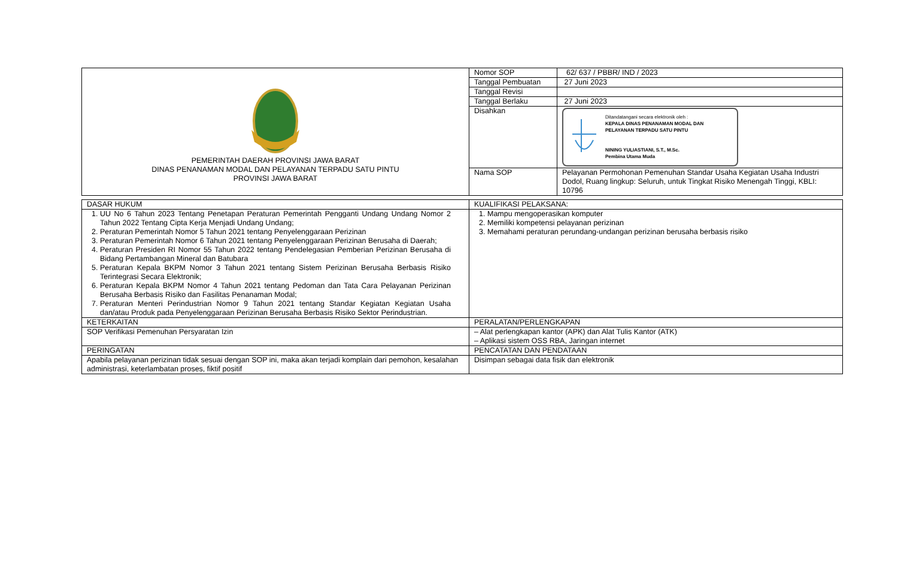| PEMERINTAH DAERAH PROVINSI JAWA BARAT DINAS PENANAMAN MODAL DAN PELAYANAN TERPADU SATU PINTU PROVINSI JAWA BARAT | Nomor SOP | 62/ 637 / PBBR/ IND / 2023 |
| | Tanggal Pembuatan | 27 Juni 2023 |
| | Tanggal Revisi | |
| | Tanggal Berlaku | 27 Juni 2023 |
| | Disahkan | Ditandatangani secara elektronik oleh : KEPALA DINAS PENANAMAN MODAL DAN PELAYANAN TERPADU SATU PINTU NINING YULIASTIANI, S.T., M.Sc. Pembina Utama Muda |
| | Nama SOP | Pelayanan Permohonan Pemenuhan Standar Usaha Kegiatan Usaha Industri Dodol, Ruang lingkup: Seluruh, untuk Tingkat Risiko Menengah Tinggi, KBLI: 10796 |
| DASAR HUKUM | KUALIFIKASI PELAKSANA: |
| 1. UU No 6 Tahun 2023 Tentang Penetapan Peraturan Pemerintah Pengganti Undang Undang Nomor 2 Tahun 2022 Tentang Cipta Kerja Menjadi Undang Undang; 2. Peraturan Pemerintah Nomor 5 Tahun 2021 tentang Penyelenggaraan Perizinan 3. Peraturan Pemerintah Nomor 6 Tahun 2021 tentang Penyelenggaraan Perizinan Berusaha di Daerah; 4. Peraturan Presiden RI Nomor 55 Tahun 2022 tentang Pendelegasian Pemberian Perizinan Berusaha di Bidang Pertambangan Mineral dan Batubara 5. Peraturan Kepala BKPM Nomor 3 Tahun 2021 tentang Sistem Perizinan Berusaha Berbasis Risiko Terintegrasi Secara Elektronik; 6. Peraturan Kepala BKPM Nomor 4 Tahun 2021 tentang Pedoman dan Tata Cara Pelayanan Perizinan Berusaha Berbasis Risiko dan Fasilitas Penanaman Modal; 7. Peraturan Menteri Perindustrian Nomor 9 Tahun 2021 tentang Standar Kegiatan Kegiatan Usaha dan/atau Produk pada Penyelenggaraan Perizinan Berusaha Berbasis Risiko Sektor Perindustrian. | 1. Mampu mengoperasikan komputer 2. Memiliki kompetensi pelayanan perizinan 3. Memahami peraturan perundang-undangan perizinan berusaha berbasis risiko |
| KETERKAITAN | PERALATAN/PERLENGKAPAN |
| SOP Verifikasi Pemenuhan Persyaratan Izin | – Alat perlengkapan kantor (APK) dan Alat Tulis Kantor (ATK) – Aplikasi sistem OSS RBA, Jaringan internet |
| PERINGATAN | PENCATATAN DAN PENDATAAN |
| Apabila pelayanan perizinan tidak sesuai dengan SOP ini, maka akan terjadi komplain dari pemohon, kesalahan administrasi, keterlambatan proses, fiktif positif | Disimpan sebagai data fisik dan elektronik |